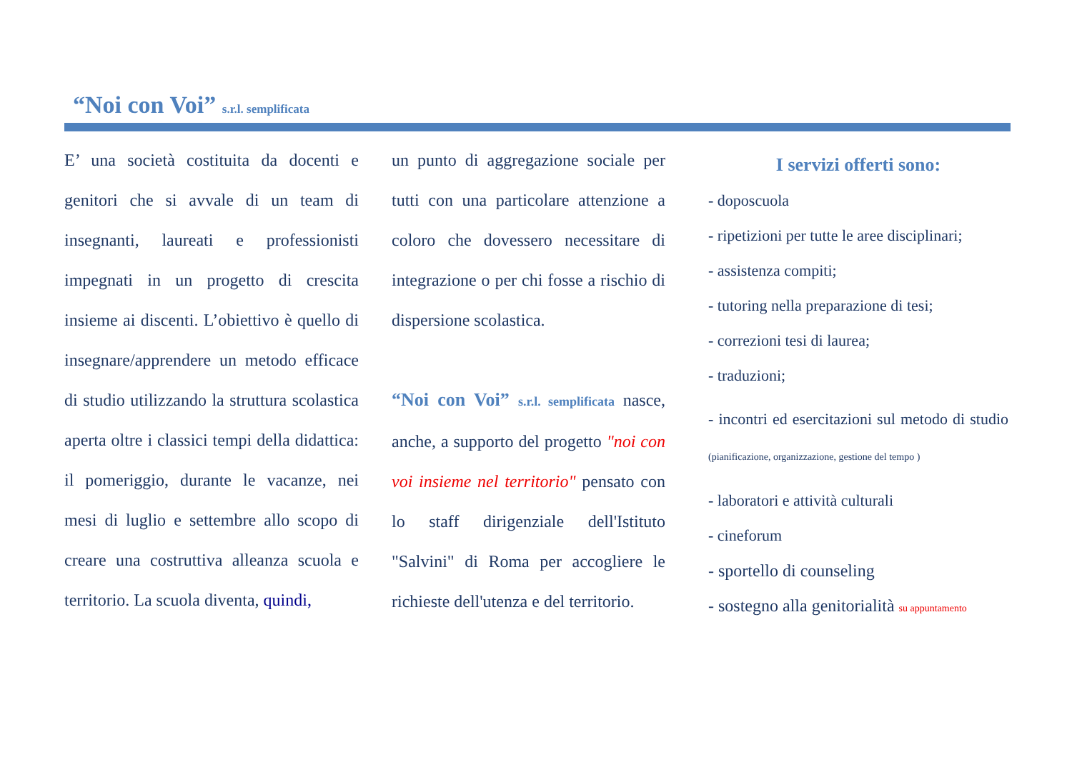“Noi con Voi” s.r.l. semplificata
E’ una società costituita da docenti e genitori che si avvale di un team di insegnanti, laureati e professionisti impegnati in un progetto di crescita insieme ai discenti. L’obiettivo è quello di insegnare/apprendere un metodo efficace di studio utilizzando la struttura scolastica aperta oltre i classici tempi della didattica: il pomeriggio, durante le vacanze, nei mesi di luglio e settembre allo scopo di creare una costruttiva alleanza scuola e territorio. La scuola diventa, quindi,
un punto di aggregazione sociale per tutti con una particolare attenzione a coloro che dovessero necessitare di integrazione o per chi fosse a rischio di dispersione scolastica.
“Noi con Voi” s.r.l. semplificata nasce, anche, a supporto del progetto "noi con voi insieme nel territorio" pensato con lo staff dirigenziale dell'Istituto "Salvini" di Roma per accogliere le richieste dell'utenza e del territorio.
I servizi offerti sono:
- doposcuola
- ripetizioni per tutte le aree disciplinari;
- assistenza compiti;
- tutoring nella preparazione di tesi;
- correzioni tesi di laurea;
- traduzioni;
- incontri ed esercitazioni sul metodo di studio (pianificazione, organizzazione, gestione del tempo )
- laboratori e attività culturali
- cineforum
- sportello di counseling
- sostegno alla genitorialità su appuntamento